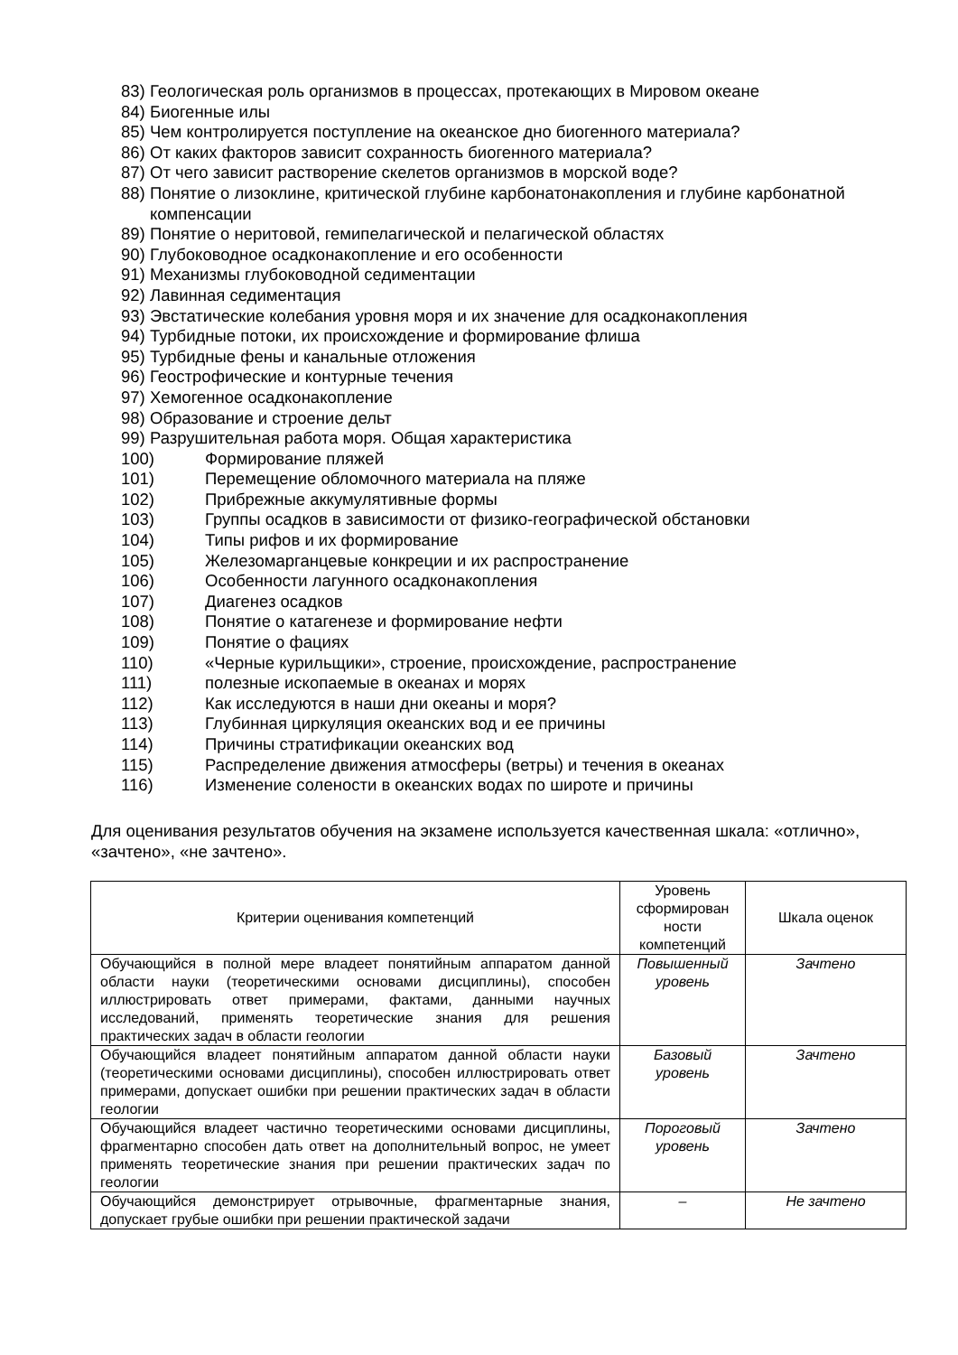83) Геологическая роль организмов в процессах, протекающих в Мировом океане
84) Биогенные илы
85) Чем контролируется поступление на океанское дно биогенного материала?
86) От каких факторов зависит сохранность биогенного материала?
87) От чего зависит растворение скелетов организмов в морской воде?
88) Понятие о лизоклине, критической глубине карбонатонакопления и глубине карбонатной компенсации
89) Понятие о неритовой, гемипелагической и пелагической областях
90) Глубоководное осадконакопление и его особенности
91) Механизмы глубоководной седиментации
92) Лавинная седиментация
93) Эвстатические колебания уровня моря и их значение для осадконакопления
94) Турбидные потоки, их происхождение и формирование флиша
95) Турбидные фены и канальные отложения
96) Геострофические и контурные течения
97) Хемогенное осадконакопление
98) Образование и строение дельт
99) Разрушительная работа моря. Общая характеристика
100) Формирование пляжей
101) Перемещение обломочного материала на пляже
102) Прибрежные аккумулятивные формы
103) Группы осадков в зависимости от физико-географической обстановки
104) Типы рифов и их формирование
105) Железомарганцевые конкреции и их распространение
106) Особенности лагунного осадконакопления
107) Диагенез осадков
108) Понятие о катагенезе и формирование нефти
109) Понятие о фациях
110) «Черные курильщики», строение, происхождение, распространение
111) полезные ископаемые в океанах и морях
112) Как исследуются в наши дни океаны и моря?
113) Глубинная циркуляция океанских вод и ее причины
114) Причины стратификации океанских вод
115) Распределение движения атмосферы (ветры) и течения в океанах
116) Изменение солености в океанских водах по широте и причины
Для оценивания результатов обучения на экзамене используется качественная шкала: «отлично», «зачтено», «не зачтено».
| Критерии оценивания компетенций | Уровень сформирован ности компетенций | Шкала оценок |
| --- | --- | --- |
| Обучающийся в полной мере владеет понятийным аппаратом данной области науки (теоретическими основами дисциплины), способен иллюстрировать ответ примерами, фактами, данными научных исследований, применять теоретические знания для решения практических задач в области геологии | Повышенный уровень | Зачтено |
| Обучающийся владеет понятийным аппаратом данной области науки (теоретическими основами дисциплины), способен иллюстрировать ответ примерами, допускает ошибки при решении практических задач в области геологии | Базовый уровень | Зачтено |
| Обучающийся владеет частично теоретическими основами дисциплины, фрагментарно способен дать ответ на дополнительный вопрос, не умеет применять теоретические знания при решении практических задач по геологии | Пороговый уровень | Зачтено |
| Обучающийся демонстрирует отрывочные, фрагментарные знания, допускает грубые ошибки при решении практической задачи | – | Не зачтено |